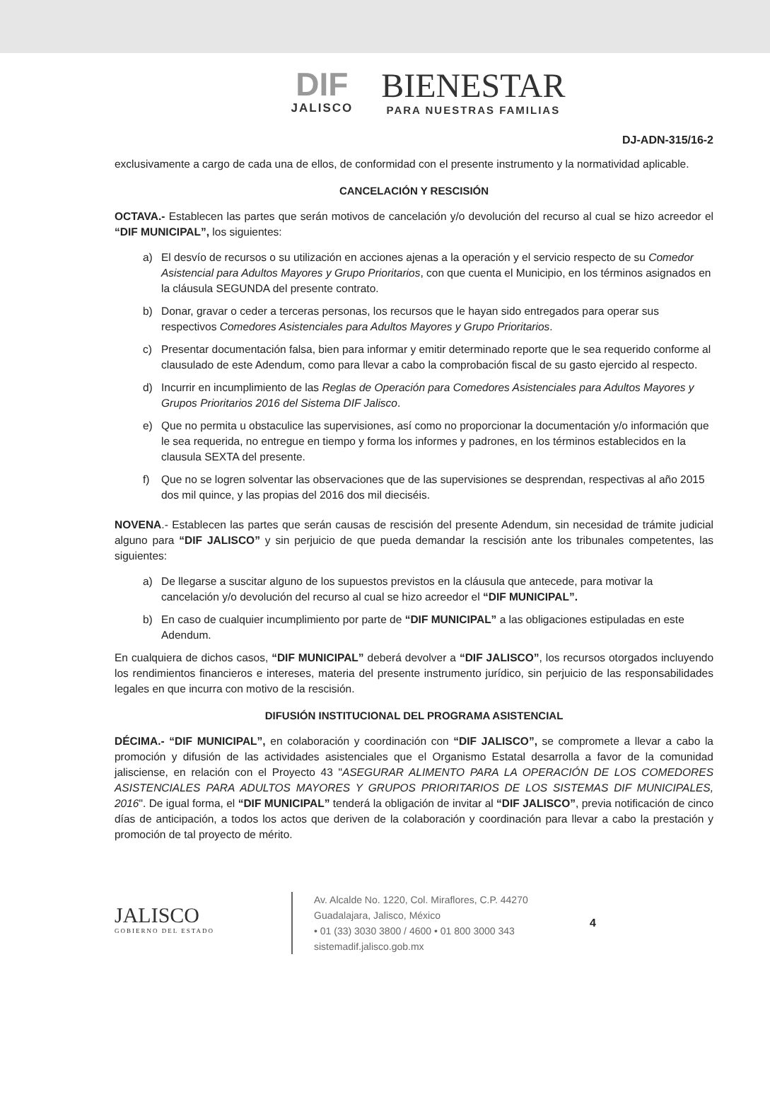DIF JALISCO
BIENESTAR PARA NUESTRAS FAMILIAS
DJ-ADN-315/16-2
exclusivamente a cargo de cada una de ellos, de conformidad con el presente instrumento y la normatividad aplicable.
CANCELACIÓN Y RESCISIÓN
OCTAVA.- Establecen las partes que serán motivos de cancelación y/o devolución del recurso al cual se hizo acreedor el “DIF MUNICIPAL”, los siguientes:
a) El desvío de recursos o su utilización en acciones ajenas a la operación y el servicio respecto de su Comedor Asistencial para Adultos Mayores y Grupo Prioritarios, con que cuenta el Municipio, en los términos asignados en la cláusula SEGUNDA del presente contrato.
b) Donar, gravar o ceder a terceras personas, los recursos que le hayan sido entregados para operar sus respectivos Comedores Asistenciales para Adultos Mayores y Grupo Prioritarios.
c) Presentar documentación falsa, bien para informar y emitir determinado reporte que le sea requerido conforme al clausulado de este Adendum, como para llevar a cabo la comprobación fiscal de su gasto ejercido al respecto.
d) Incurrir en incumplimiento de las Reglas de Operación para Comedores Asistenciales para Adultos Mayores y Grupos Prioritarios 2016 del Sistema DIF Jalisco.
e) Que no permita u obstaculice las supervisiones, así como no proporcionar la documentación y/o información que le sea requerida, no entregue en tiempo y forma los informes y padrones, en los términos establecidos en la clausula SEXTA del presente.
f) Que no se logren solventar las observaciones que de las supervisiones se desprendan, respectivas al año 2015 dos mil quince, y las propias del 2016 dos mil dieciséis.
NOVENA.- Establecen las partes que serán causas de rescisión del presente Adendum, sin necesidad de trámite judicial alguno para “DIF JALISCO” y sin perjuicio de que pueda demandar la rescisión ante los tribunales competentes, las siguientes:
a) De llegarse a suscitar alguno de los supuestos previstos en la cláusula que antecede, para motivar la cancelación y/o devolución del recurso al cual se hizo acreedor el “DIF MUNICIPAL”.
b) En caso de cualquier incumplimiento por parte de “DIF MUNICIPAL” a las obligaciones estipuladas en este Adendum.
En cualquiera de dichos casos, “DIF MUNICIPAL” deberá devolver a “DIF JALISCO”, los recursos otorgados incluyendo los rendimientos financieros e intereses, materia del presente instrumento jurídico, sin perjuicio de las responsabilidades legales en que incurra con motivo de la rescisión.
DIFUSIÓN INSTITUCIONAL DEL PROGRAMA ASISTENCIAL
DÉCIMA.- “DIF MUNICIPAL”, en colaboración y coordinación con “DIF JALISCO”, se compromete a llevar a cabo la promoción y difusión de las actividades asistenciales que el Organismo Estatal desarrolla a favor de la comunidad jalisciense, en relación con el Proyecto 43 "ASEGURAR ALIMENTO PARA LA OPERACIÓN DE LOS COMEDORES ASISTENCIALES PARA ADULTOS MAYORES Y GRUPOS PRIORITARIOS DE LOS SISTEMAS DIF MUNICIPALES, 2016". De igual forma, el “DIF MUNICIPAL” tenderá la obligación de invitar al “DIF JALISCO”, previa notificación de cinco días de anticipación, a todos los actos que deriven de la colaboración y coordinación para llevar a cabo la prestación y promoción de tal proyecto de mérito.
JALISCO
GOBIERNO DEL ESTADO
Av. Alcalde No. 1220, Col. Miraflores, C.P. 44270
Guadalajara, Jalisco, México
• 01 (33) 3030 3800 / 4600 • 01 800 3000 343
sistemadif.jalisco.gob.mx
4